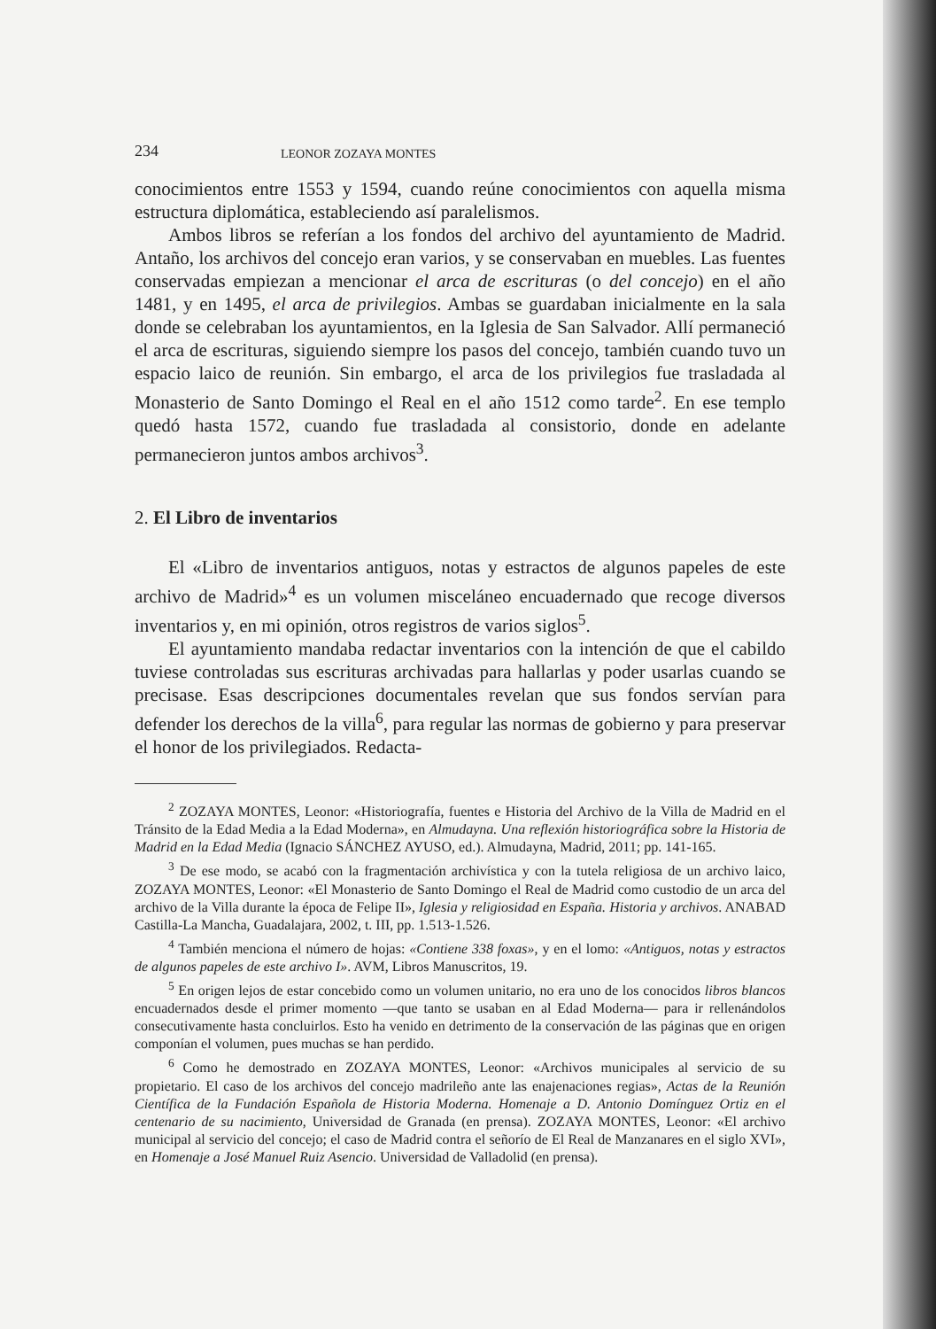234 LEONOR ZOZAYA MONTES
conocimientos entre 1553 y 1594, cuando reúne conocimientos con aquella misma estructura diplomática, estableciendo así paralelismos.
Ambos libros se referían a los fondos del archivo del ayuntamiento de Madrid. Antaño, los archivos del concejo eran varios, y se conservaban en muebles. Las fuentes conservadas empiezan a mencionar el arca de escrituras (o del concejo) en el año 1481, y en 1495, el arca de privilegios. Ambas se guardaban inicialmente en la sala donde se celebraban los ayuntamientos, en la Iglesia de San Salvador. Allí permaneció el arca de escrituras, siguiendo siempre los pasos del concejo, también cuando tuvo un espacio laico de reunión. Sin embargo, el arca de los privilegios fue trasladada al Monasterio de Santo Domingo el Real en el año 1512 como tarde<sup>2</sup>. En ese templo quedó hasta 1572, cuando fue trasladada al consistorio, donde en adelante permanecieron juntos ambos archivos<sup>3</sup>.
2. El Libro de inventarios
El «Libro de inventarios antiguos, notas y estractos de algunos papeles de este archivo de Madrid»<sup>4</sup> es un volumen misceláneo encuadernado que recoge diversos inventarios y, en mi opinión, otros registros de varios siglos<sup>5</sup>.
El ayuntamiento mandaba redactar inventarios con la intención de que el cabildo tuviese controladas sus escrituras archivadas para hallarlas y poder usarlas cuando se precisase. Esas descripciones documentales revelan que sus fondos servían para defender los derechos de la villa<sup>6</sup>, para regular las normas de gobierno y para preservar el honor de los privilegiados. Redacta-
<sup>2</sup> ZOZAYA MONTES, Leonor: «Historiografía, fuentes e Historia del Archivo de la Villa de Madrid en el Tránsito de la Edad Media a la Edad Moderna», en Almudayna. Una reflexión historiográfica sobre la Historia de Madrid en la Edad Media (Ignacio SÁNCHEZ AYUSO, ed.). Almudayna, Madrid, 2011; pp. 141-165.
<sup>3</sup> De ese modo, se acabó con la fragmentación archivística y con la tutela religiosa de un archivo laico, ZOZAYA MONTES, Leonor: «El Monasterio de Santo Domingo el Real de Madrid como custodio de un arca del archivo de la Villa durante la época de Felipe II», Iglesia y religiosidad en España. Historia y archivos. ANABAD Castilla-La Mancha, Guadalajara, 2002, t. III, pp. 1.513-1.526.
<sup>4</sup> También menciona el número de hojas: «Contiene 338 foxas», y en el lomo: «Antiguos, notas y estractos de algunos papeles de este archivo I». AVM, Libros Manuscritos, 19.
<sup>5</sup> En origen lejos de estar concebido como un volumen unitario, no era uno de los conocidos libros blancos encuadernados desde el primer momento —que tanto se usaban en al Edad Moderna— para ir rellenándolos consecutivamente hasta concluirlos. Esto ha venido en detrimento de la conservación de las páginas que en origen componían el volumen, pues muchas se han perdido.
<sup>6</sup> Como he demostrado en ZOZAYA MONTES, Leonor: «Archivos municipales al servicio de su propietario. El caso de los archivos del concejo madrileño ante las enajenaciones regias», Actas de la Reunión Científica de la Fundación Española de Historia Moderna. Homenaje a D. Antonio Domínguez Ortiz en el centenario de su nacimiento, Universidad de Granada (en prensa). ZOZAYA MONTES, Leonor: «El archivo municipal al servicio del concejo; el caso de Madrid contra el señorío de El Real de Manzanares en el siglo XVI», en Homenaje a José Manuel Ruiz Asencio. Universidad de Valladolid (en prensa).